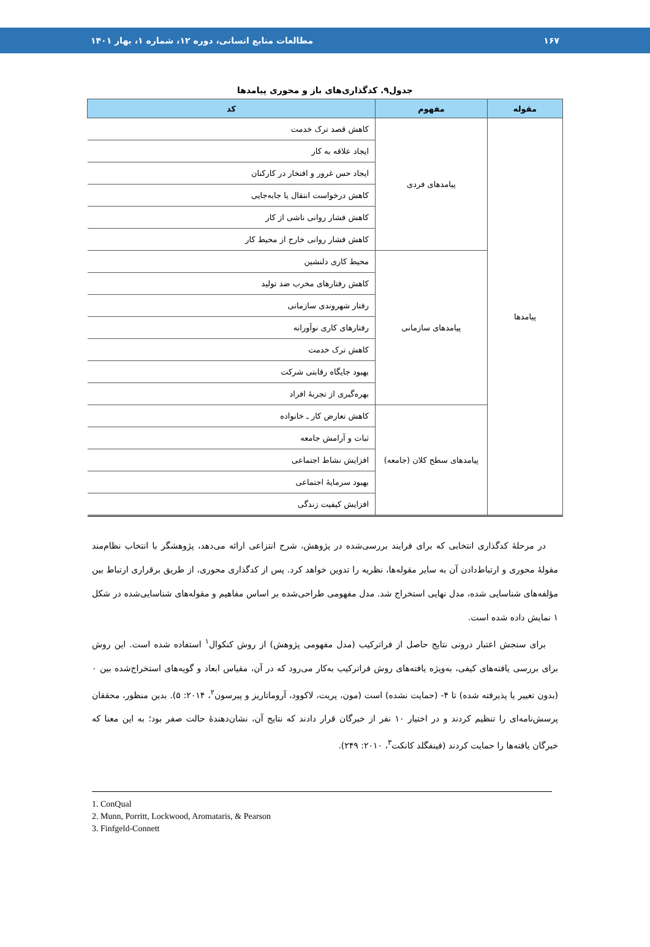۱۶۷ مطالعات منابع انسانی، دوره ۱۲، شماره ۱، بهار ۱۴۰۱
جدول۹. کدگذاری‌های باز و محوری پیامدها
| مقوله | مفهوم | کد |
| --- | --- | --- |
| پیامدها | پیامدهای فردی | کاهش قصد ترک خدمت |
| | | ایجاد علاقه به کار |
| | | ایجاد حس غرور و افتخار در کارکنان |
| | | کاهش درخواست انتقال یا جابه‌جایی |
| | | کاهش فشار روانی ناشی از کار |
| | | کاهش فشار روانی خارج از محیط کار |
| | پیامدهای سازمانی | محیط کاری دلنشین |
| | | کاهش رفتارهای مخرب ضد تولید |
| | | رفتار شهروندی سازمانی |
| | | رفتارهای کاری نوآورانه |
| | | کاهش ترک خدمت |
| | | بهبود جایگاه رقابتی شرکت |
| | | بهره‌گیری از تجربهٔ افراد |
| | پیامدهای سطح کلان (جامعه) | کاهش تعارض کار ـ خانواده |
| | | ثبات و آرامش جامعه |
| | | افزایش نشاط اجتماعی |
| | | بهبود سرمایهٔ اجتماعی |
| | | افزایش کیفیت زندگی |
در مرحلهٔ کدگذاری انتخابی که برای فرایند بررسی‌شده در پژوهش، شرح انتزاعی ارائه می‌دهد، پژوهشگر با انتخاب نظام‌مند مقولهٔ محوری و ارتباط‌دادن آن به سایر مقوله‌ها، نظریه را تدوین خواهد کرد. پس از کدگذاری محوری، از طریق برقراری ارتباط بین مؤلفه‌های شناسایی شده، مدل نهایی استخراج شد. مدل مفهومی طراحی‌شده بر اساس مفاهیم و مقوله‌های شناسایی‌شده در شکل ۱ نمایش داده شده است.
برای سنجش اعتبار درونی نتایج حاصل از فراترکیب (مدل مفهومی پژوهش) از روش کنکوال<sup>۱</sup> استفاده شده است. این روش برای بررسی یافته‌های کیفی، به‌ویژه یافته‌های روش فراترکیب به‌کار می‌رود که در آن، مقیاس ابعاد و گویه‌های استخراج‌شده بین ۰ (بدون تغییر یا پذیرفته شده) تا ۴- (حمایت نشده) است (مون، پریت، لاکوود، آروماتاریز و پیرسون<sup>۲</sup>، ۲۰۱۴: ۵). بدین منظور، محققان پرسش‌نامه‌ای را تنظیم کردند و در اختیار ۱۰ نفر از خبرگان قرار دادند که نتایج آن، نشان‌دهندهٔ حالت صفر بود؛ به این معنا که خبرگان یافته‌ها را حمایت کردند (فینفگلد کانکت<sup>۳</sup>، ۲۰۱۰: ۲۴۹).
1. ConQual
2. Munn, Porritt, Lockwood, Aromataris, & Pearson
3. Finfgeld-Connett